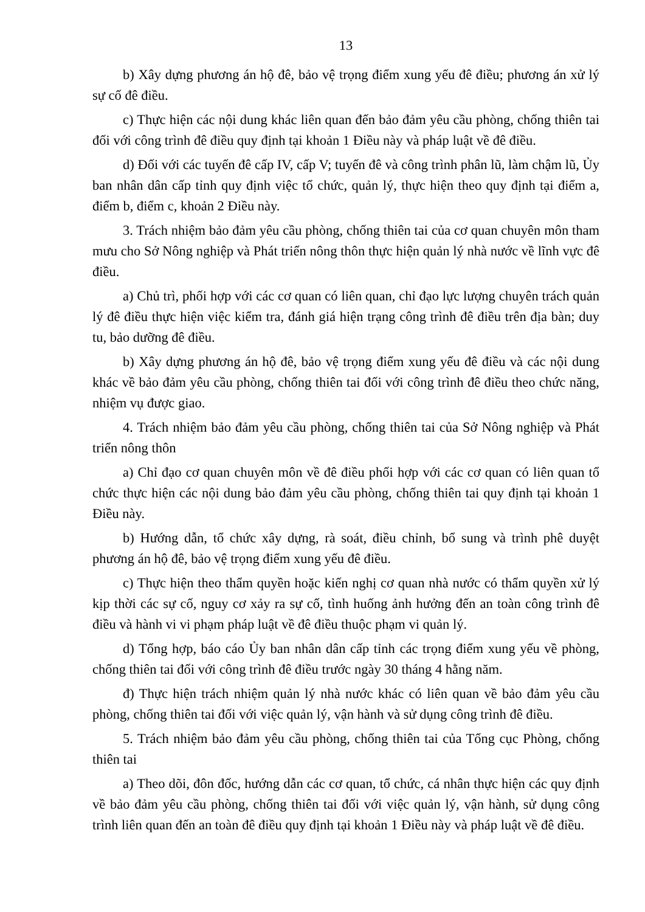13
b) Xây dựng phương án hộ đê, bảo vệ trọng điểm xung yếu đê điều; phương án xử lý sự cố đê điều.
c) Thực hiện các nội dung khác liên quan đến bảo đảm yêu cầu phòng, chống thiên tai đối với công trình đê điều quy định tại khoản 1 Điều này và pháp luật về đê điều.
d) Đối với các tuyến đê cấp IV, cấp V; tuyến đê và công trình phân lũ, làm chậm lũ, Ủy ban nhân dân cấp tỉnh quy định việc tổ chức, quản lý, thực hiện theo quy định tại điểm a, điểm b, điểm c, khoản 2 Điều này.
3. Trách nhiệm bảo đảm yêu cầu phòng, chống thiên tai của cơ quan chuyên môn tham mưu cho Sở Nông nghiệp và Phát triển nông thôn thực hiện quản lý nhà nước về lĩnh vực đê điều.
a) Chủ trì, phối hợp với các cơ quan có liên quan, chỉ đạo lực lượng chuyên trách quản lý đê điều thực hiện việc kiểm tra, đánh giá hiện trạng công trình đê điều trên địa bàn; duy tu, bảo dưỡng đê điều.
b) Xây dựng phương án hộ đê, bảo vệ trọng điểm xung yếu đê điều và các nội dung khác về bảo đảm yêu cầu phòng, chống thiên tai đối với công trình đê điều theo chức năng, nhiệm vụ được giao.
4. Trách nhiệm bảo đảm yêu cầu phòng, chống thiên tai của Sở Nông nghiệp và Phát triển nông thôn
a) Chỉ đạo cơ quan chuyên môn về đê điều phối hợp với các cơ quan có liên quan tổ chức thực hiện các nội dung bảo đảm yêu cầu phòng, chống thiên tai quy định tại khoản 1 Điều này.
b) Hướng dẫn, tổ chức xây dựng, rà soát, điều chỉnh, bổ sung và trình phê duyệt phương án hộ đê, bảo vệ trọng điểm xung yếu đê điều.
c) Thực hiện theo thẩm quyền hoặc kiến nghị cơ quan nhà nước có thẩm quyền xử lý kịp thời các sự cố, nguy cơ xảy ra sự cố, tình huống ảnh hưởng đến an toàn công trình đê điều và hành vi vi phạm pháp luật về đê điều thuộc phạm vi quản lý.
d) Tổng hợp, báo cáo Ủy ban nhân dân cấp tỉnh các trọng điểm xung yếu về phòng, chống thiên tai đối với công trình đê điều trước ngày 30 tháng 4 hằng năm.
đ) Thực hiện trách nhiệm quản lý nhà nước khác có liên quan về bảo đảm yêu cầu phòng, chống thiên tai đối với việc quản lý, vận hành và sử dụng công trình đê điều.
5. Trách nhiệm bảo đảm yêu cầu phòng, chống thiên tai của Tổng cục Phòng, chống thiên tai
a) Theo dõi, đôn đốc, hướng dẫn các cơ quan, tổ chức, cá nhân thực hiện các quy định về bảo đảm yêu cầu phòng, chống thiên tai đối với việc quản lý, vận hành, sử dụng công trình liên quan đến an toàn đê điều quy định tại khoản 1 Điều này và pháp luật về đê điều.